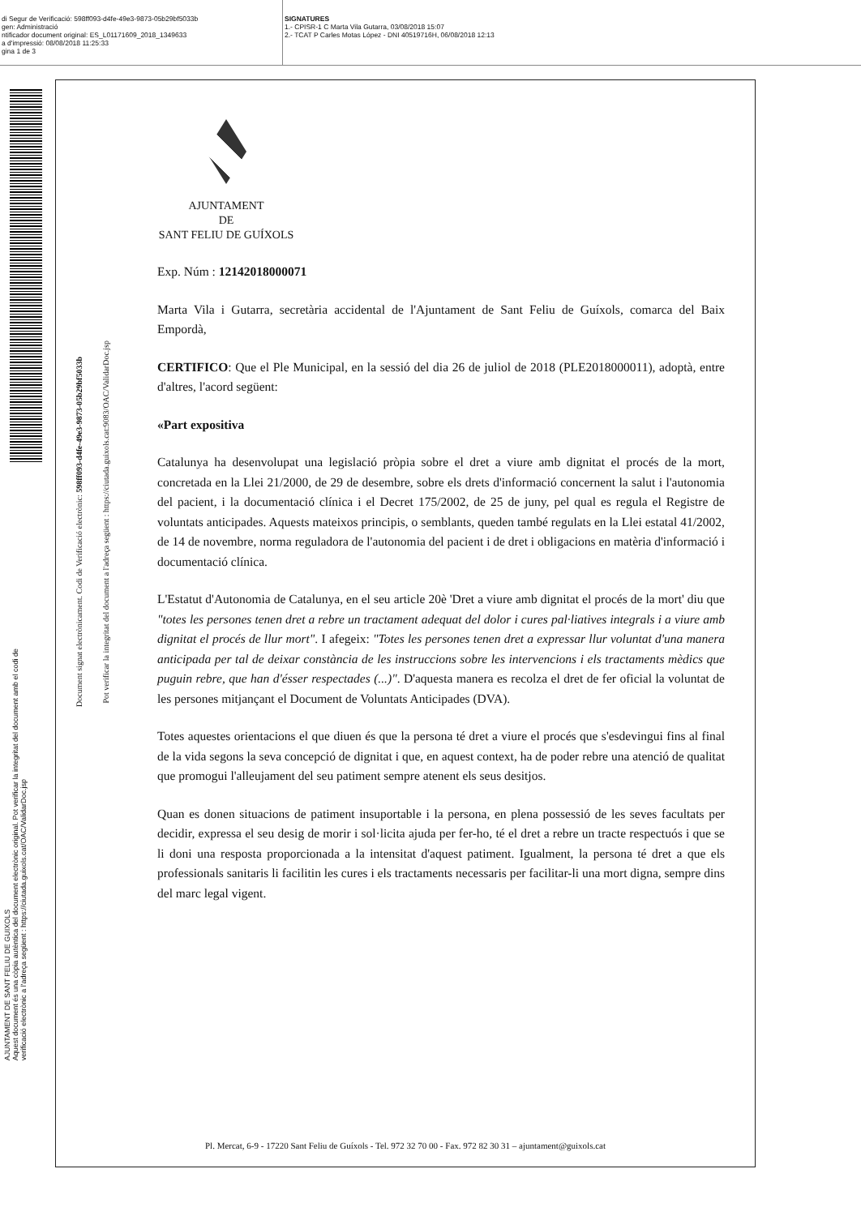di Segur de Verificació: 598ff093-d4fe-49e3-9873-05b29bf5033b
gen: Administració
ntificador document original: ES_L01171609_2018_1349633
a d'impressió: 08/08/2018 11:25:33
gina 1 de 3
SIGNATURES
1.- CPISR-1 C Marta Vila Gutarra, 03/08/2018 15:07
2.- TCAT P Carles Motas López - DNI 40519716H, 06/08/2018 12:13
AJUNTAMENT DE SANT FELIU DE GUIXOLS
Aquest document és una còpia autèntica del document electrònic original. Pot verificar la integritat del document amb el codi de
verificació electrònic a l'adreça següent : https://ciutada.guixols.cat/OAC/ValidarDoc.jsp
Document signat electrònicament. Codi de Verificació electrònic: 598ff093-d4fe-49e3-9873-05b29bf5033b
Pot verificar la integritat del document a l'adreça següent : https://ciutada.guixols.cat:9083/OAC/ValidarDoc.jsp
AJUNTAMENT
DE
SANT FELIU DE GUÍXOLS
Exp. Núm : 12142018000071
Marta Vila i Gutarra, secretària accidental de l'Ajuntament de Sant Feliu de Guíxols, comarca del Baix Empordà,
CERTIFICO: Que el Ple Municipal, en la sessió del dia 26 de juliol de 2018 (PLE2018000011), adoptà, entre d'altres, l'acord següent:
«Part expositiva
Catalunya ha desenvolupat una legislació pròpia sobre el dret a viure amb dignitat el procés de la mort, concretada en la Llei 21/2000, de 29 de desembre, sobre els drets d'informació concernent la salut i l'autonomia del pacient, i la documentació clínica i el Decret 175/2002, de 25 de juny, pel qual es regula el Registre de voluntats anticipades. Aquests mateixos principis, o semblants, queden també regulats en la Llei estatal 41/2002, de 14 de novembre, norma reguladora de l'autonomia del pacient i de dret i obligacions en matèria d'informació i documentació clínica.
L'Estatut d'Autonomia de Catalunya, en el seu article 20è 'Dret a viure amb dignitat el procés de la mort' diu que "totes les persones tenen dret a rebre un tractament adequat del dolor i cures pal·liatives integrals i a viure amb dignitat el procés de llur mort". I afegeix: "Totes les persones tenen dret a expressar llur voluntat d'una manera anticipada per tal de deixar constància de les instruccions sobre les intervencions i els tractaments mèdics que puguin rebre, que han d'ésser respectades (...)". D'aquesta manera es recolza el dret de fer oficial la voluntat de les persones mitjançant el Document de Voluntats Anticipades (DVA).
Totes aquestes orientacions el que diuen és que la persona té dret a viure el procés que s'esdevingui fins al final de la vida segons la seva concepció de dignitat i que, en aquest context, ha de poder rebre una atenció de qualitat que promogui l'alleujament del seu patiment sempre atenent els seus desitjos.
Quan es donen situacions de patiment insuportable i la persona, en plena possessió de les seves facultats per decidir, expressa el seu desig de morir i sol·licita ajuda per fer-ho, té el dret a rebre un tracte respectuós i que se li doni una resposta proporcionada a la intensitat d'aquest patiment. Igualment, la persona té dret a que els professionals sanitaris li facilitin les cures i els tractaments necessaris per facilitar-li una mort digna, sempre dins del marc legal vigent.
Pl. Mercat, 6-9 - 17220 Sant Feliu de Guíxols - Tel. 972 32 70 00 - Fax. 972 82 30 31 – ajuntament@guixols.cat